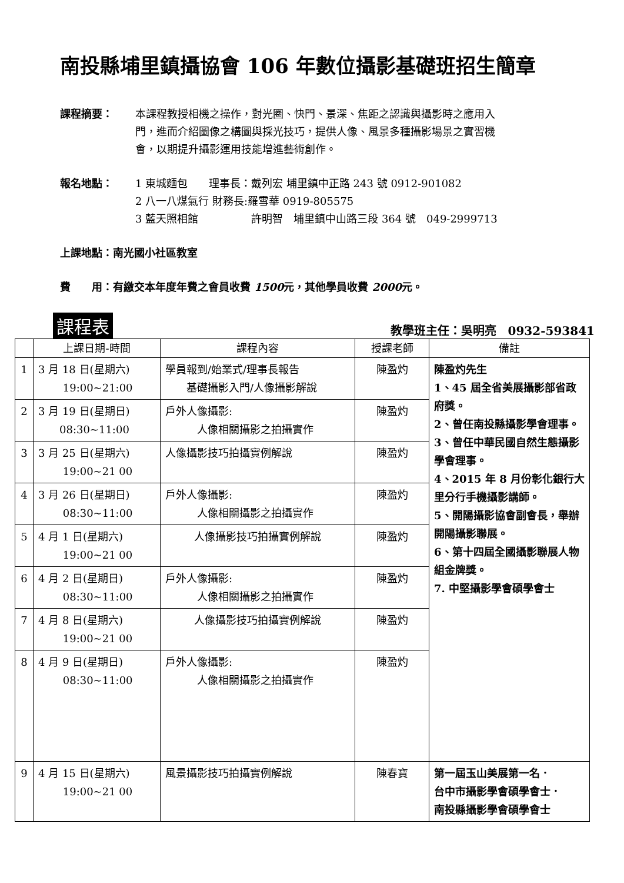南投縣埔里鎮攝協會 106 年數位攝影基礎班招生簡章
課程摘要： 本課程教授相機之操作，對光圈、快門、景深、焦距之認識與攝影時之應用入門，進而介紹圖像之構圖與採光技巧，提供人像、風景多種攝影場景之實習機會，以期提升攝影運用技能增進藝術創作。
報名地點： 1 東城麵包　　理事長：戴列宏 埔里鎮中正路 243 號 0912-901082
2 八一八煤氣行 財務長:羅雪華 0919-805575
3 藍天照相館　　　　　許明智　埔里鎮中山路三段 364 號　049-2999713
上課地點：南光國小社區教室
費　　用：有繳交本年度年費之會員收費 1500元，其他學員收費 2000元。
課程表 教學班主任：吳明亮　0932-593841
| | 上課日期-時間 | 課程內容 | 授課老師 | 備註 |
| --- | --- | --- | --- | --- |
| 1 | 3 月 18 日(星期六) 19:00~21:00 | 學員報到/始業式/理事長報告 基礎攝影入門/人像攝影解說 | 陳盈灼 | 陳盈灼先生 1、45 屆全省美展攝影部省政府獎。 2、曾任南投縣攝影學會理事。 3、曾任中華民國自然生態攝影學會理事。 4、2015 年 8 月份彰化銀行大里分行手機攝影講師。 5、開陽攝影協會副會長，舉辦開陽攝影聯展。 6、第十四屆全國攝影聯展人物組金牌獎。 7. 中堅攝影學會碩學會士 |
| 2 | 3 月 19 日(星期日) 08:30~11:00 | 戶外人像攝影: 人像相關攝影之拍攝實作 | 陳盈灼 | |
| 3 | 3 月 25 日(星期六) 19:00~21 00 | 人像攝影技巧拍攝實例解說 | 陳盈灼 | |
| 4 | 3 月 26 日(星期日) 08:30~11:00 | 戶外人像攝影: 人像相關攝影之拍攝實作 | 陳盈灼 | |
| 5 | 4 月 1 日(星期六) 19:00~21 00 | 人像攝影技巧拍攝實例解說 | 陳盈灼 | |
| 6 | 4 月 2 日(星期日) 08:30~11:00 | 戶外人像攝影: 人像相關攝影之拍攝實作 | 陳盈灼 | |
| 7 | 4 月 8 日(星期六) 19:00~21 00 | 人像攝影技巧拍攝實例解說 | 陳盈灼 | |
| 8 | 4 月 9 日(星期日) 08:30~11:00 | 戶外人像攝影: 人像相關攝影之拍攝實作 | 陳盈灼 | |
| 9 | 4 月 15 日(星期六) 19:00~21 00 | 風景攝影技巧拍攝實例解說 | 陳春寶 | 第一屆玉山美展第一名． 台中市攝影學會碩學會士． 南投縣攝影學會碩學會士 |